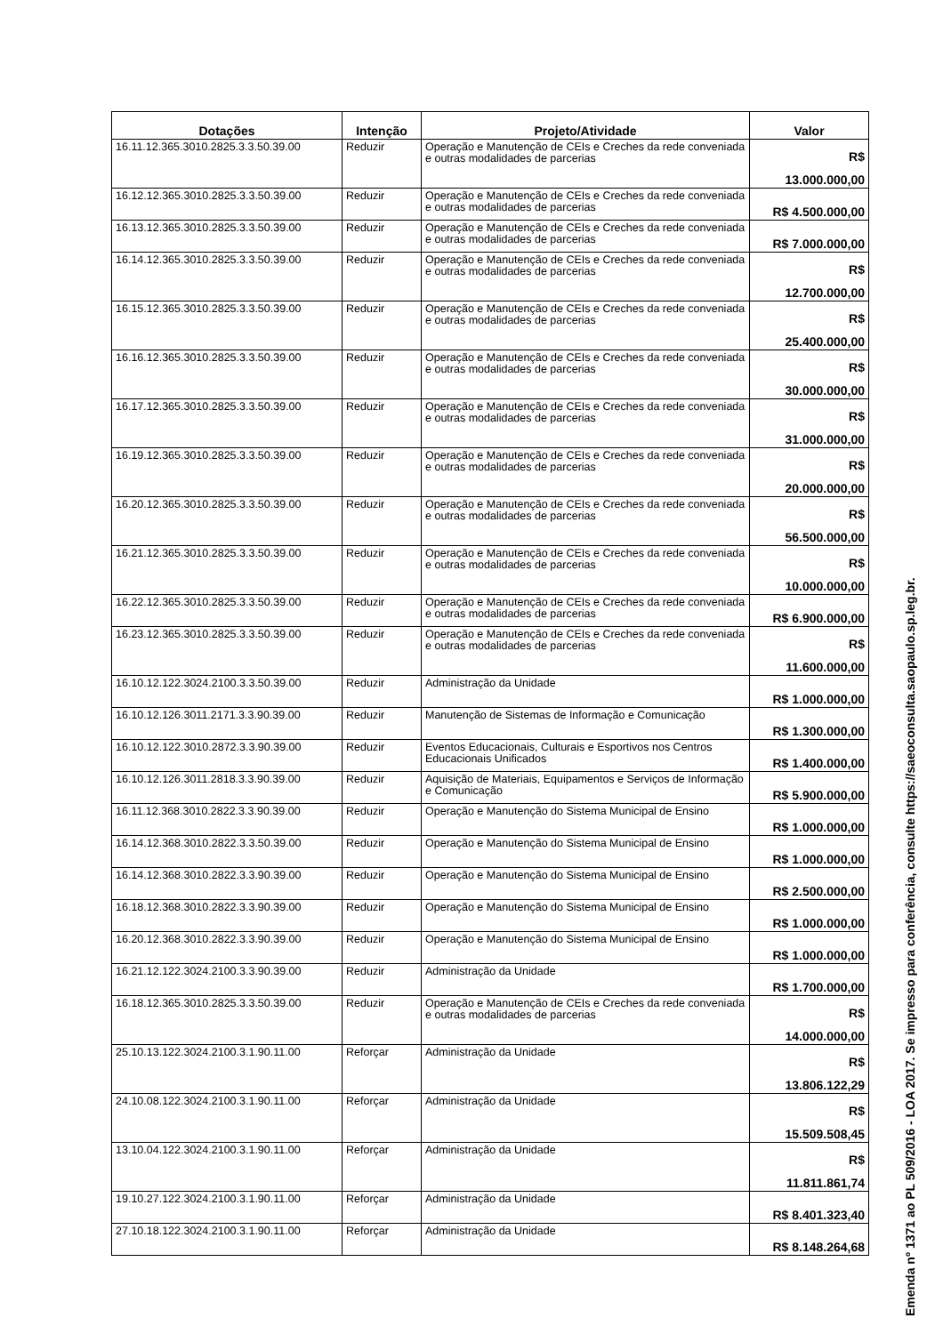| Dotações | Intenção | Projeto/Atividade | Valor |
| --- | --- | --- | --- |
| 16.11.12.365.3010.2825.3.3.50.39.00 | Reduzir | Operação e Manutenção de CEIs e Creches da rede conveniada e outras modalidades de parcerias | R$ 13.000.000,00 |
| 16.12.12.365.3010.2825.3.3.50.39.00 | Reduzir | Operação e Manutenção de CEIs e Creches da rede conveniada e outras modalidades de parcerias | R$ 4.500.000,00 |
| 16.13.12.365.3010.2825.3.3.50.39.00 | Reduzir | Operação e Manutenção de CEIs e Creches da rede conveniada e outras modalidades de parcerias | R$ 7.000.000,00 |
| 16.14.12.365.3010.2825.3.3.50.39.00 | Reduzir | Operação e Manutenção de CEIs e Creches da rede conveniada e outras modalidades de parcerias | R$ 12.700.000,00 |
| 16.15.12.365.3010.2825.3.3.50.39.00 | Reduzir | Operação e Manutenção de CEIs e Creches da rede conveniada e outras modalidades de parcerias | R$ 25.400.000,00 |
| 16.16.12.365.3010.2825.3.3.50.39.00 | Reduzir | Operação e Manutenção de CEIs e Creches da rede conveniada e outras modalidades de parcerias | R$ 30.000.000,00 |
| 16.17.12.365.3010.2825.3.3.50.39.00 | Reduzir | Operação e Manutenção de CEIs e Creches da rede conveniada e outras modalidades de parcerias | R$ 31.000.000,00 |
| 16.19.12.365.3010.2825.3.3.50.39.00 | Reduzir | Operação e Manutenção de CEIs e Creches da rede conveniada e outras modalidades de parcerias | R$ 20.000.000,00 |
| 16.20.12.365.3010.2825.3.3.50.39.00 | Reduzir | Operação e Manutenção de CEIs e Creches da rede conveniada e outras modalidades de parcerias | R$ 56.500.000,00 |
| 16.21.12.365.3010.2825.3.3.50.39.00 | Reduzir | Operação e Manutenção de CEIs e Creches da rede conveniada e outras modalidades de parcerias | R$ 10.000.000,00 |
| 16.22.12.365.3010.2825.3.3.50.39.00 | Reduzir | Operação e Manutenção de CEIs e Creches da rede conveniada e outras modalidades de parcerias | R$ 6.900.000,00 |
| 16.23.12.365.3010.2825.3.3.50.39.00 | Reduzir | Operação e Manutenção de CEIs e Creches da rede conveniada e outras modalidades de parcerias | R$ 11.600.000,00 |
| 16.10.12.122.3024.2100.3.3.50.39.00 | Reduzir | Administração da Unidade | R$ 1.000.000,00 |
| 16.10.12.126.3011.2171.3.3.90.39.00 | Reduzir | Manutenção de Sistemas de Informação e Comunicação | R$ 1.300.000,00 |
| 16.10.12.122.3010.2872.3.3.90.39.00 | Reduzir | Eventos Educacionais, Culturais e Esportivos nos Centros Educacionais Unificados | R$ 1.400.000,00 |
| 16.10.12.126.3011.2818.3.3.90.39.00 | Reduzir | Aquisição de Materiais, Equipamentos e Serviços de Informação e Comunicação | R$ 5.900.000,00 |
| 16.11.12.368.3010.2822.3.3.90.39.00 | Reduzir | Operação e Manutenção do Sistema Municipal de Ensino | R$ 1.000.000,00 |
| 16.14.12.368.3010.2822.3.3.50.39.00 | Reduzir | Operação e Manutenção do Sistema Municipal de Ensino | R$ 1.000.000,00 |
| 16.14.12.368.3010.2822.3.3.90.39.00 | Reduzir | Operação e Manutenção do Sistema Municipal de Ensino | R$ 2.500.000,00 |
| 16.18.12.368.3010.2822.3.3.90.39.00 | Reduzir | Operação e Manutenção do Sistema Municipal de Ensino | R$ 1.000.000,00 |
| 16.20.12.368.3010.2822.3.3.90.39.00 | Reduzir | Operação e Manutenção do Sistema Municipal de Ensino | R$ 1.000.000,00 |
| 16.21.12.122.3024.2100.3.3.90.39.00 | Reduzir | Administração da Unidade | R$ 1.700.000,00 |
| 16.18.12.365.3010.2825.3.3.50.39.00 | Reduzir | Operação e Manutenção de CEIs e Creches da rede conveniada e outras modalidades de parcerias | R$ 14.000.000,00 |
| 25.10.13.122.3024.2100.3.1.90.11.00 | Reforçar | Administração da Unidade | R$ 13.806.122,29 |
| 24.10.08.122.3024.2100.3.1.90.11.00 | Reforçar | Administração da Unidade | R$ 15.509.508,45 |
| 13.10.04.122.3024.2100.3.1.90.11.00 | Reforçar | Administração da Unidade | R$ 11.811.861,74 |
| 19.10.27.122.3024.2100.3.1.90.11.00 | Reforçar | Administração da Unidade | R$ 8.401.323,40 |
| 27.10.18.122.3024.2100.3.1.90.11.00 | Reforçar | Administração da Unidade | R$ 8.148.264,68 |
Emenda nº 1371 ao PL 509/2016 - LOA 2017. Se impresso para conferência, consulte https://saeoconsulta.saopaulo.sp.leg.br.